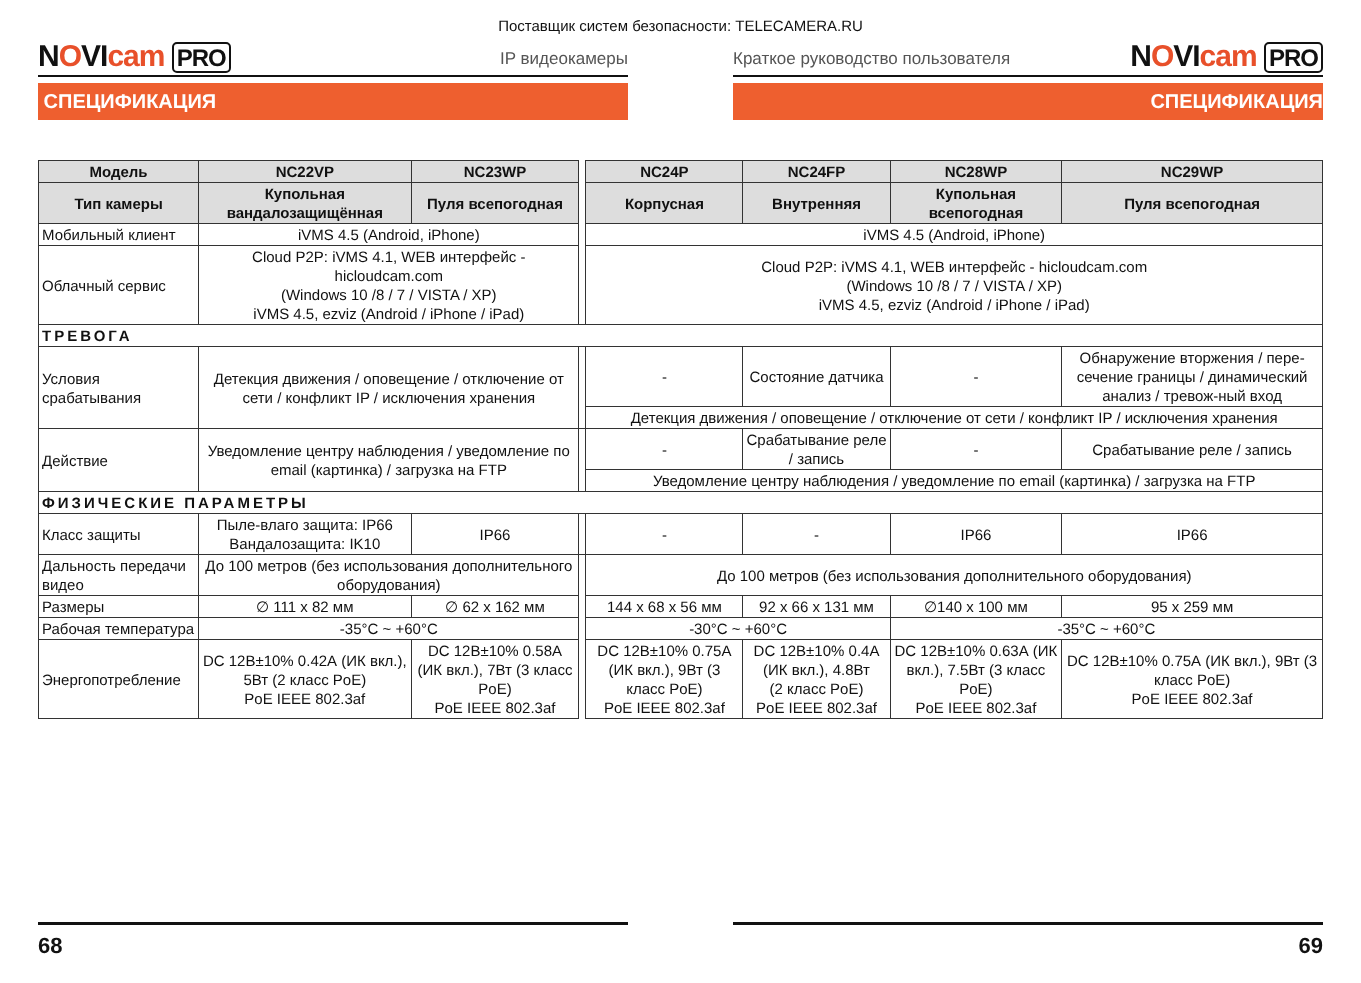Поставщик систем безопасности: TELECAMERA.RU
NOVIcam PRO IP видеокамеры
СПЕЦИФИКАЦИЯ
Краткое руководство пользователя NOVIcam PRO
СПЕЦИФИКАЦИЯ
| Модель | NC22VP | NC23WP | | NC24P | NC24FP | NC28WP | NC29WP |
| Тип камеры | Купольная вандалозащищённая | Пуля всепогодная | | Корпусная | Внутренняя | Купольная всепогодная | Пуля всепогодная |
| Мобильный клиент | iVMS 4.5 (Android, iPhone) | | | iVMS 4.5 (Android, iPhone) | | | |
| Облачный сервис | Cloud P2P: iVMS 4.1, WEB интерфейс - hicloudcam.com (Windows 10 /8 / 7 / VISTA / XP) iVMS 4.5, ezviz (Android / iPhone / iPad) | | | Cloud P2P: iVMS 4.1, WEB интерфейс - hicloudcam.com (Windows 10 /8 / 7 / VISTA / XP) iVMS 4.5, ezviz (Android / iPhone / iPad) | | | |
| ТРЕВОГА | | | | | | | |
| Условия срабатывания | Детекция движения / оповещение / отключение от сети / конфликт IP / исключения хранения | | | - | Состояние датчика | - | Обнаружение вторжения / пере-сечение границы / динамический анализ / тревож-ный вход |
| | | | | Детекция движения / оповещение / отключение от сети / конфликт IP / исключения хранения | | | |
| Действие | Уведомление центру наблюдения / уведомление по email (картинка) / загрузка на FTP | | | - | Срабатывание реле / запись | - | Срабатывание реле / запись |
| | | | | Уведомление центру наблюдения / уведомление по email (картинка) / загрузка на FTP | | | |
| ФИЗИЧЕСКИЕ ПАРАМЕТРЫ | | | | | | | |
| Класс защиты | Пыле-влаго защита: IP66 Вандалозащита: IK10 | IP66 | | - | - | IP66 | IP66 |
| Дальность передачи видео | До 100 метров (без использования дополнительного оборудования) | | | До 100 метров (без использования дополнительного оборудования) | | | |
| Размеры | ∅ 111 x 82 мм | ∅ 62 x 162 мм | | 144 x 68 x 56 мм | 92 x 66 x 131 мм | ∅140 x 100 мм | 95 x 259 мм |
| Рабочая температура | -35°C ~ +60°C | | | -30°C ~ +60°C | | -35°C ~ +60°C | |
| Энергопотребление | DC 12В±10% 0.42А (ИК вкл.), 5Вт (2 класс PoE) PoE IEEE 802.3af | DC 12В±10% 0.58А (ИК вкл.), 7Вт (3 класс PoE) PoE IEEE 802.3af | | DC 12В±10% 0.75А (ИК вкл.), 9Вт (3 класс PoE) PoE IEEE 802.3af | DC 12В±10% 0.4А (ИК вкл.), 4.8Вт (2 класс PoE) PoE IEEE 802.3af | DC 12В±10% 0.63А (ИК вкл.), 7.5Вт (3 класс PoE) PoE IEEE 802.3af | DC 12В±10% 0.75А (ИК вкл.), 9Вт (3 класс PoE) PoE IEEE 802.3af |
68 69